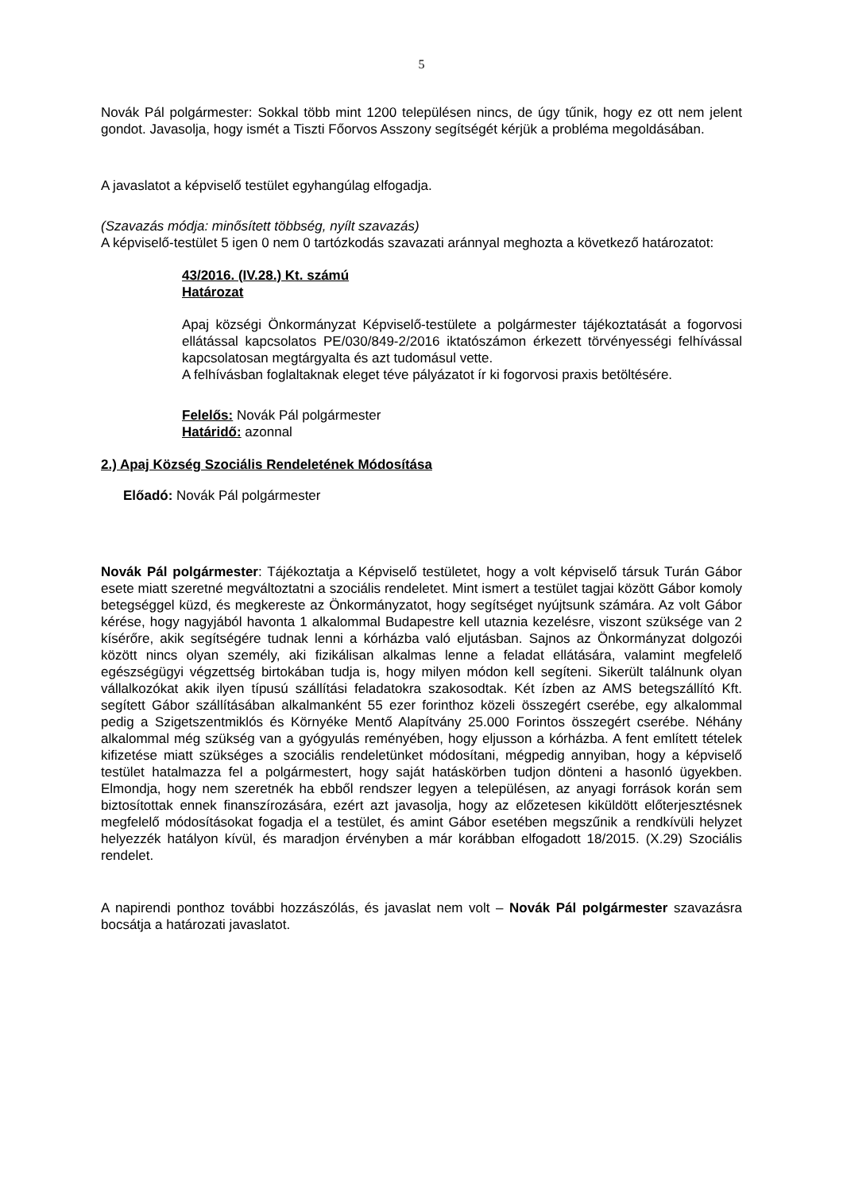5
Novák Pál polgármester: Sokkal több mint 1200 településen nincs, de úgy tűnik, hogy ez ott nem jelent gondot. Javasolja, hogy ismét a Tiszti Főorvos Asszony segítségét kérjük a probléma megoldásában.
A javaslatot a képviselő testület egyhangúlag elfogadja.
(Szavazás módja: minősített többség, nyílt szavazás)
A képviselő-testület 5 igen 0 nem 0 tartózkodás szavazati aránnyal meghozta a következő határozatot:
43/2016. (IV.28.) Kt. számú
Határozat
Apaj községi Önkormányzat Képviselő-testülete a polgármester tájékoztatását a fogorvosi ellátással kapcsolatos PE/030/849-2/2016 iktatószámon érkezett törvényességi felhívással kapcsolatosan megtárgyalta és azt tudomásul vette.
A felhívásban foglaltaknak eleget téve pályázatot ír ki fogorvosi praxis betöltésére.
Felelős: Novák Pál polgármester
Határidő: azonnal
2.) Apaj Község Szociális Rendeletének Módosítása
Előadó: Novák Pál polgármester
Novák Pál polgármester: Tájékoztatja a Képviselő testületet, hogy a volt képviselő társuk Turán Gábor esete miatt szeretné megváltoztatni a szociális rendeletet. Mint ismert a testület tagjai között Gábor komoly betegséggel küzd, és megkereste az Önkormányzatot, hogy segítséget nyújtsunk számára. Az volt Gábor kérése, hogy nagyjából havonta 1 alkalommal Budapestre kell utaznia kezelésre, viszont szüksége van 2 kísérőre, akik segítségére tudnak lenni a kórházba való eljutásban. Sajnos az Önkormányzat dolgozói között nincs olyan személy, aki fizikálisan alkalmas lenne a feladat ellátására, valamint megfelelő egészségügyi végzettség birtokában tudja is, hogy milyen módon kell segíteni. Sikerült találnunk olyan vállalkozókat akik ilyen típusú szállítási feladatokra szakosodtak. Két ízben az AMS betegszállító Kft. segített Gábor szállításában alkalmanként 55 ezer forinthoz közeli összegért cserébe, egy alkalommal pedig a Szigetszentmiklós és Környéke Mentő Alapítvány 25.000 Forintos összegért cserébe. Néhány alkalommal még szükség van a gyógyulás reményében, hogy eljusson a kórházba. A fent említett tételek kifizetése miatt szükséges a szociális rendeletünket módosítani, mégpedig annyiban, hogy a képviselő testület hatalmazza fel a polgármestert, hogy saját hatáskörben tudjon dönteni a hasonló ügyekben. Elmondja, hogy nem szeretnék ha ebből rendszer legyen a településen, az anyagi források korán sem biztosítottak ennek finanszírozására, ezért azt javasolja, hogy az előzetesen kiküldött előterjesztésnek megfelelő módosításokat fogadja el a testület, és amint Gábor esetében megszűnik a rendkívüli helyzet helyezzék hatályon kívül, és maradjon érvényben a már korábban elfogadott 18/2015. (X.29) Szociális rendelet.
A napirendi ponthoz további hozzászólás, és javaslat nem volt – Novák Pál polgármester szavazásra bocsátja a határozati javaslatot.